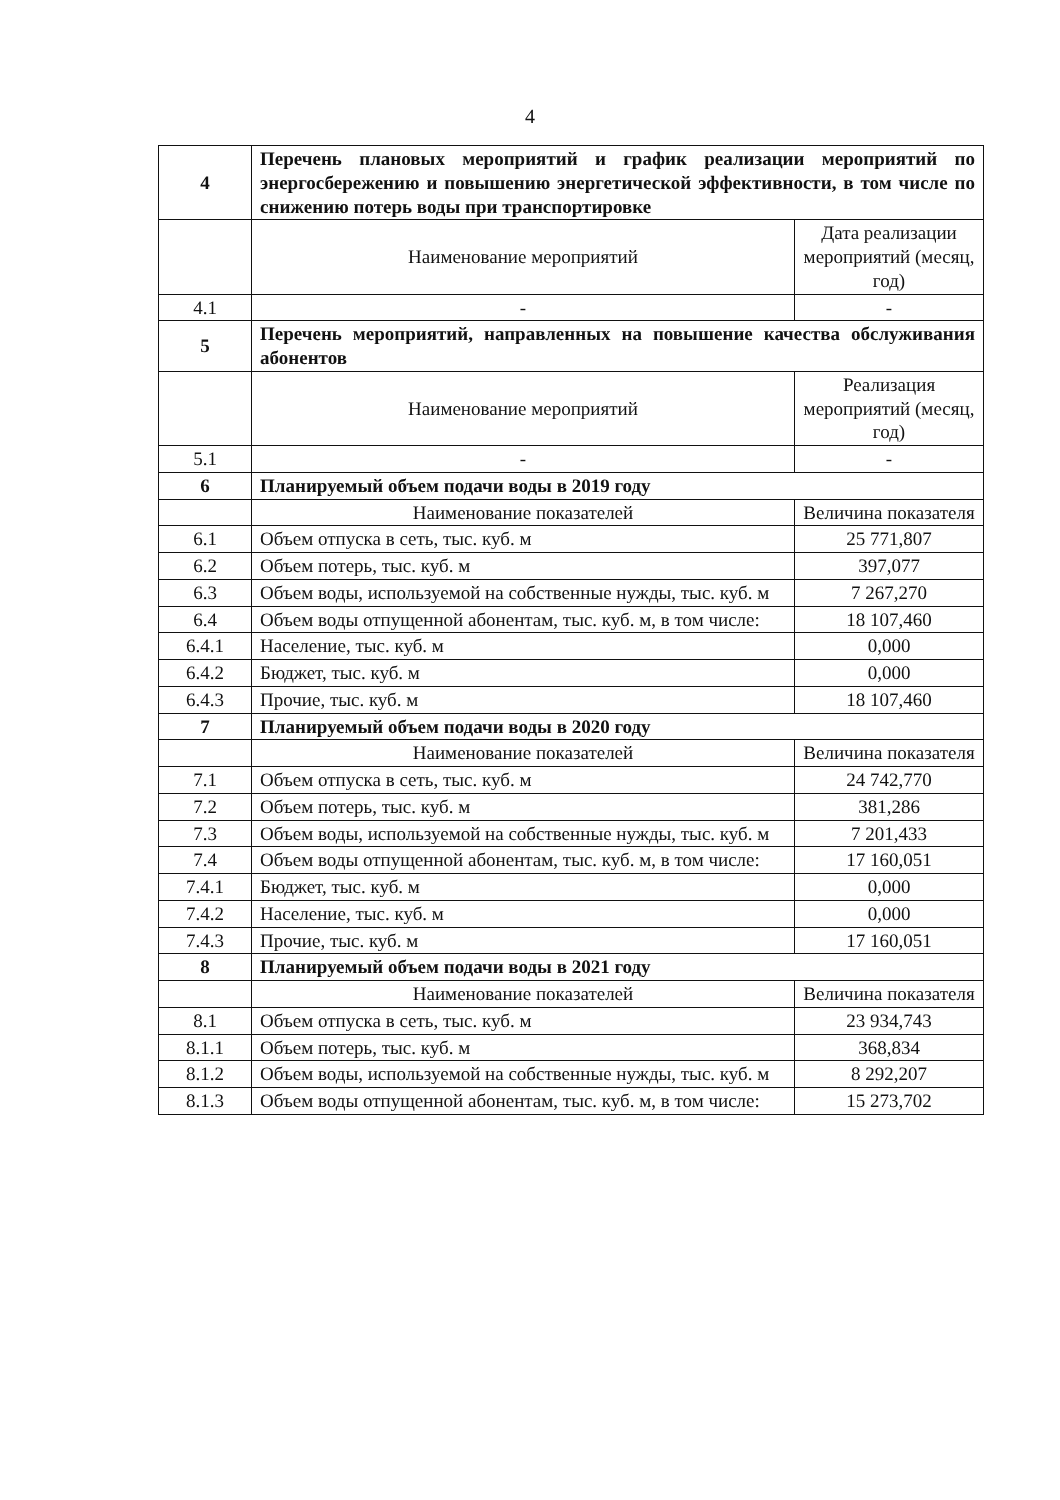4
| 4 | Перечень плановых мероприятий и график реализации мероприятий по энергосбережению и повышению энергетической эффективности, в том числе по снижению потерь воды при транспортировке | |
| | Наименование мероприятий | Дата реализации мероприятий (месяц, год) |
| 4.1 | - | - |
| 5 | Перечень мероприятий, направленных на повышение качества обслуживания абонентов | |
| | Наименование мероприятий | Реализация мероприятий (месяц, год) |
| 5.1 | - | - |
| 6 | Планируемый объем подачи воды в 2019 году | |
| | Наименование показателей | Величина показателя |
| 6.1 | Объем отпуска в сеть, тыс. куб. м | 25 771,807 |
| 6.2 | Объем потерь, тыс. куб. м | 397,077 |
| 6.3 | Объем воды, используемой на собственные нужды, тыс. куб. м | 7 267,270 |
| 6.4 | Объем воды отпущенной абонентам, тыс. куб. м, в том числе: | 18 107,460 |
| 6.4.1 | Население, тыс. куб. м | 0,000 |
| 6.4.2 | Бюджет, тыс. куб. м | 0,000 |
| 6.4.3 | Прочие, тыс. куб. м | 18 107,460 |
| 7 | Планируемый объем подачи воды в 2020 году | |
| | Наименование показателей | Величина показателя |
| 7.1 | Объем отпуска в сеть, тыс. куб. м | 24 742,770 |
| 7.2 | Объем потерь, тыс. куб. м | 381,286 |
| 7.3 | Объем воды, используемой на собственные нужды, тыс. куб. м | 7 201,433 |
| 7.4 | Объем воды отпущенной абонентам, тыс. куб. м, в том числе: | 17 160,051 |
| 7.4.1 | Бюджет, тыс. куб. м | 0,000 |
| 7.4.2 | Население, тыс. куб. м | 0,000 |
| 7.4.3 | Прочие, тыс. куб. м | 17 160,051 |
| 8 | Планируемый объем подачи воды в 2021 году | |
| | Наименование показателей | Величина показателя |
| 8.1 | Объем отпуска в сеть, тыс. куб. м | 23 934,743 |
| 8.1.1 | Объем потерь, тыс. куб. м | 368,834 |
| 8.1.2 | Объем воды, используемой на собственные нужды, тыс. куб. м | 8 292,207 |
| 8.1.3 | Объем воды отпущенной абонентам, тыс. куб. м, в том числе: | 15 273,702 |